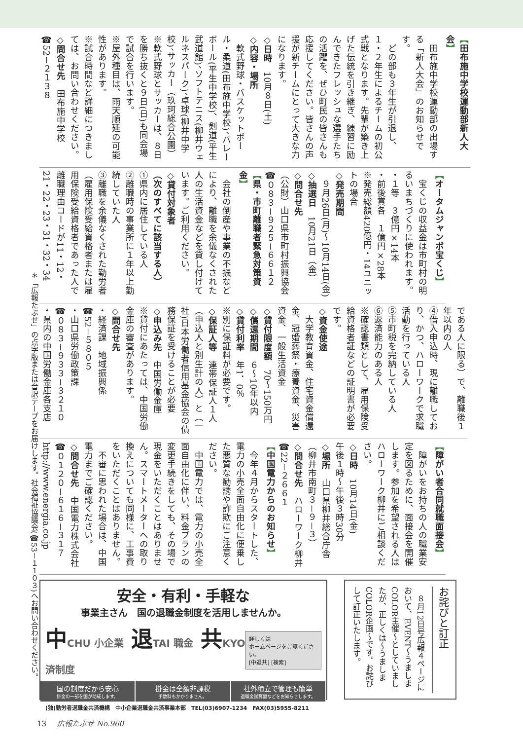【田布施中学校運動部新人大会】
　田布施中学校運動部の出場する「新人大会」のお知らせです。
　どの部も３年生が引退し、１・２年生によるチームの初公式戦となります。先輩が築き上げた伝統を引き継ぎ、練習に励んできたフレッシュな選手たちの活躍を、ぜひ町民の皆さんも応援してください。皆さんの声援が新チームにとって大きな力になります。
◇日時　10月８日(土)
◇内容・場所
　軟式野球・バスケットボール・柔道(田布施中学校)、バレーボール(平生中学校)、剣道(平生武道館)、ソフトテニス(柳井ウェルネスパーク)、卓球(柳井中学校)、サッカー（玖珂総合公園）
※軟式野球とサッカーは、８日を勝ち抜くと９日(日)も同会場で試合を行います。
※屋外種目は、雨天順延の可能性があります。
※試合時間など詳細につきましては、お問い合わせください。
◇問合せ先　田布施中学校
☎52－２１３８
【オータムジャンボ宝くじ】
　宝くじの収益金は市町村の明るいまちづくりに使われます。
・１等　３億円×14本
・前後賞各　１億円×28本
※発売総額420億円・14ユニットの場合
◇発売期間
　９月26日(月)～10月14日(金)
◇抽選日　10月21日（金）
◇問合せ先
（公財）山口県市町村振興協会
☎０８３－９２５－６６１２
【県・市町離職者緊急対策資金】
　会社の倒産や事業の不振などにより、離職を余儀なくされた人の生活資金などを貸し付けています。ご利用ください。
◇貸付対象者
（次のすべてに該当する人）
①県内に居住している人
②離職時の事業所に１年以上勤続していた人
③離職を余儀なくされた勤労者（雇用保険受給資格者または雇用保険受給資格者であった人で離職理由コードが11・12・21・22・23・31・32・34
である人に限る）で、離職後１年以内の人
④借入申込時、現に離職しており、かつ、ハローワークで求職活動を行っている人
⑤市町税を完納している人
⑥返済能力のある人
※確認書類として、雇用保険受給資格者証などの証明書が必要です。
◇資金使途
　大学教育資金、住宅資金償還金、冠婚葬祭・療養資金、災害資金、一般生活資金
◇貸付限度額　70～150万円
◇償還期間　６～10年以内
◇貸付利率　年1．0％
※別に保証料が必要です。
◇保証人等　連帯保証人１人（申込人と別生計の人）と（一社)日本労働者信用基金協会の債務保証を受けることが必要
◇申込み先　中国労働金庫
※貸付にあたっては、中国労働金庫の審査があります。
◇問合せ先
・経済課　地域振興係
☎52－５８０５
・山口県労働政策課
☎０８３－９３３－３２１０
・県内の中国労働金庫各支店
【障がい者合同就職面接会】
　障がいをお持ちの人の職業安定を図るために、面接会を開催します。参加を希望される人はハローワーク柳井にご相談ください。
◇日時　10月14日(金)
午後１時～午後３時30分
◇場所　山口県柳井総合庁舎
（柳井市南町３－９－３）
◇問合せ先　ハローワーク柳井
☎22－２６６１
【中国電力からのお知らせ】
　今年４月からスタートした、電力の小売全面自由化に便乗した悪質な勧誘や詐欺にご注意ください。
　中国電力では、電力の小売全面自由化に伴い、料金プランの変更手続きをしても、その場で現金をいただくことはありません。スマートメーターへの取り換えについても同様に、工事費をいただくことはありません。
　不審に思われた場合は、中国電力までご確認ください。
◇問合せ先　中国電力株式会社
☎０１２０－６１６－３１７
http://www.energia.co.jp
安全・有利・手軽な
事業主さん　国の退職金制度を活用しませんか。
中CHU 小企業 退TAI 職金 共KYO 済制度
詳しくは
ホームページをご覧ください。
[中退共] [検索]
国の制度だから安心
掛金の一部を国が助成します。
掛金は全額非課税
手数料もかかりません。
社外積立で管理も簡単
退職金試算額などをお知らせします。
(独)勤労者退職金共済機構　中小企業退職金共済事業本部　TEL(03)6907-1234　FAX(03)5955-8211
お詫びと訂正
　８月12日号広報４ページにおいて、EVENT～うましまCOLOR主催～としていましたが、正しくは～うましまCOLOR企画～です。お詫びして訂正いたします。
＊「広報たぶせ」の点字版または音訳テープをお届けします。社会福祉協議会(☎53－１１０３)へお問い合わせください。
13 広報たぶせ No.960